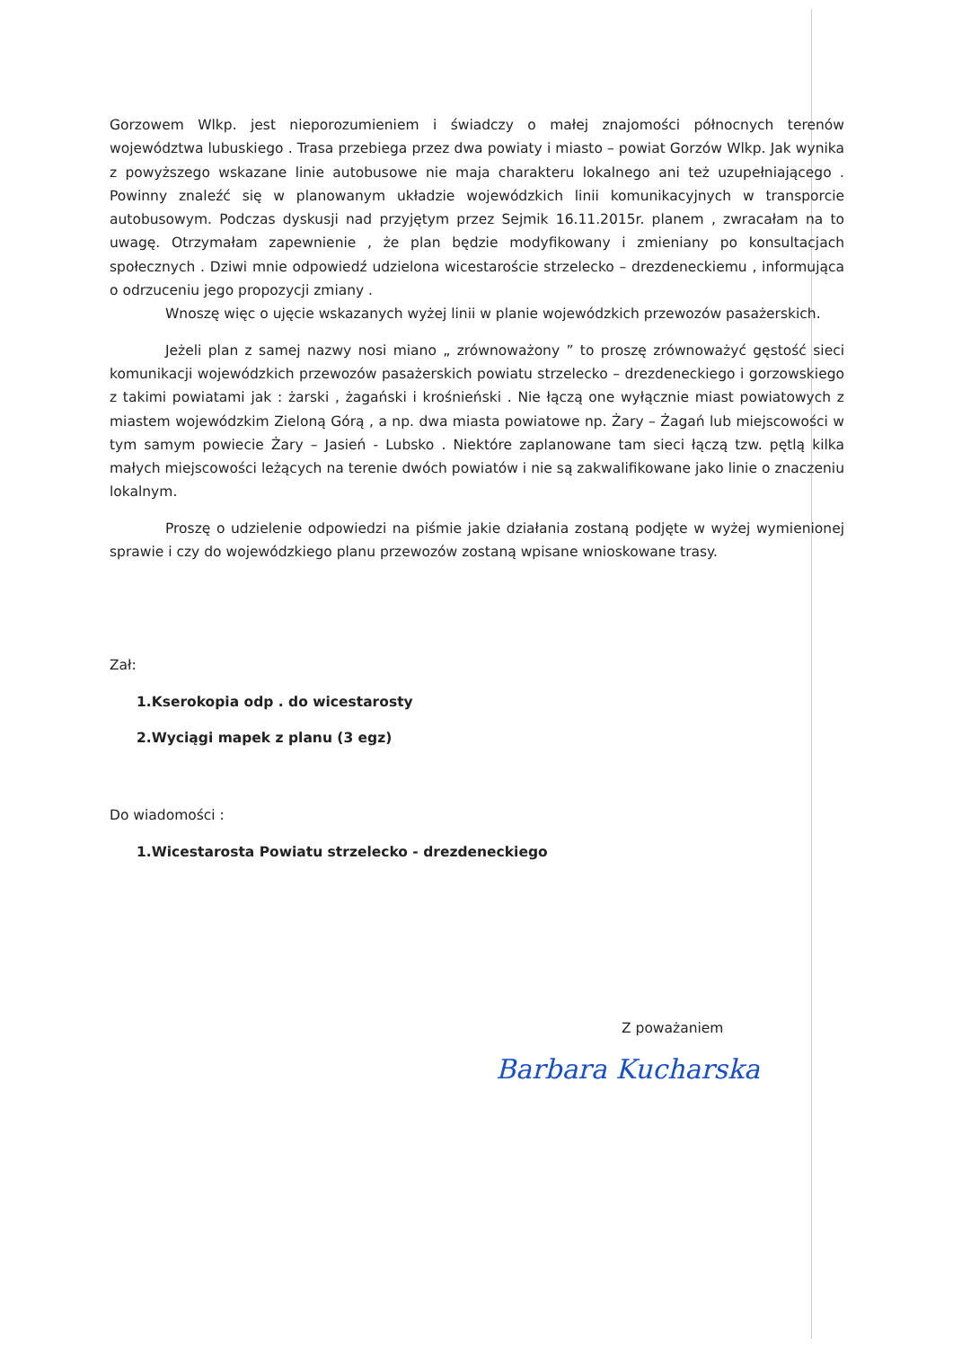Gorzowem Wlkp. jest nieporozumieniem i świadczy o małej znajomości północnych terenów województwa lubuskiego . Trasa przebiega przez dwa powiaty i miasto – powiat Gorzów Wlkp. Jak wynika z powyższego wskazane linie autobusowe nie maja charakteru lokalnego ani też uzupełniającego . Powinny znaleźć się w planowanym układzie wojewódzkich linii komunikacyjnych w transporcie autobusowym. Podczas dyskusji nad przyjętym przez Sejmik 16.11.2015r. planem , zwracałam na to uwagę. Otrzymałam zapewnienie , że plan będzie modyfikowany i zmieniany po konsultacjach społecznych . Dziwi mnie odpowiedź udzielona wicestaroście strzelecko – drezdeneckiemu , informująca o odrzuceniu jego propozycji zmiany .
Wnoszę więc o ujęcie wskazanych wyżej linii w planie wojewódzkich przewozów pasażerskich.
Jeżeli plan z samej nazwy nosi miano „ zrównoważony ” to proszę zrównoważyć gęstość sieci komunikacji wojewódzkich przewozów pasażerskich powiatu strzelecko – drezdeneckiego i gorzowskiego z takimi powiatami jak : żarski , żagański i krośnieński . Nie łączą one wyłącznie miast powiatowych z miastem wojewódzkim Zieloną Górą , a np. dwa miasta powiatowe np. Żary – Żagań lub miejscowości w tym samym powiecie Żary – Jasień - Lubsko . Niektóre zaplanowane tam sieci łączą tzw. pętlą kilka małych miejscowości leżących na terenie dwóch powiatów i nie są zakwalifikowane jako linie o znaczeniu lokalnym.
Proszę o udzielenie odpowiedzi na piśmie jakie działania zostaną podjęte w wyżej wymienionej sprawie i czy do wojewódzkiego planu przewozów zostaną wpisane wnioskowane trasy.
Zał:
1.Kserokopia odp . do wicestarosty
2.Wyciągi mapek z planu (3 egz)
Do wiadomości :
1.Wicestarosta Powiatu strzelecko - drezdeneckiego
Z poważaniem
Barbara Kucharska